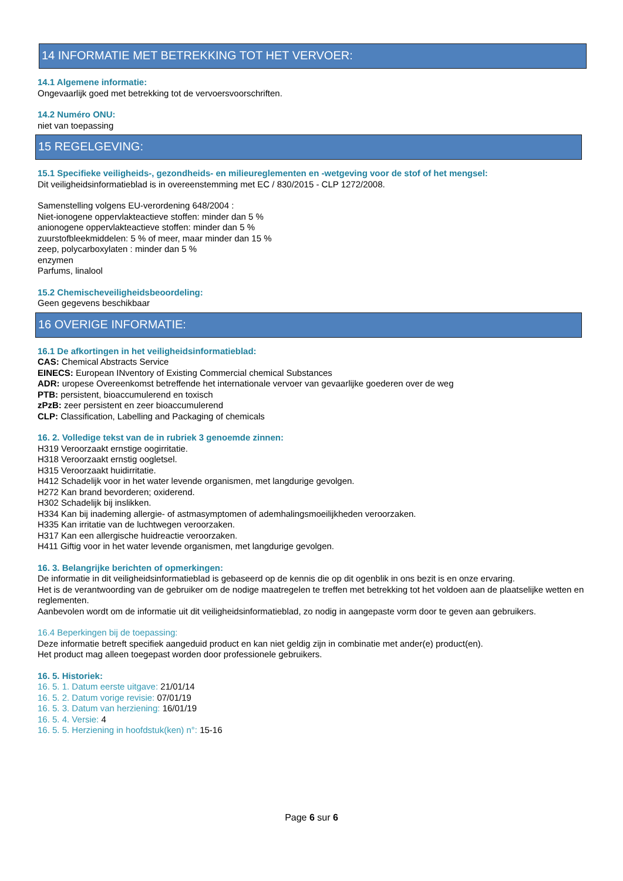14 INFORMATIE MET BETREKKING TOT HET VERVOER:
14.1 Algemene informatie:
Ongevaarlijk goed met betrekking tot de vervoersvoorschriften.
14.2 Numéro ONU:
niet van toepassing
15 REGELGEVING:
15.1 Specifieke veiligheids-, gezondheids- en milieureglementen en -wetgeving voor de stof of het mengsel:
Dit veiligheidsinformatieblad is in overeenstemming met EC / 830/2015 - CLP 1272/2008.
Samenstelling volgens EU-verordening 648/2004 :
Niet-ionogene oppervlakteactieve stoffen: minder dan 5 %
anionogene oppervlakteactieve stoffen: minder dan 5 %
zuurstofbleekmiddelen: 5 % of meer, maar minder dan 15 %
zeep, polycarboxylaten : minder dan 5 %
enzymen
Parfums, linalool
15.2 Chemischeveiligheidsbeoordeling:
Geen gegevens beschikbaar
16 OVERIGE INFORMATIE:
16.1 De afkortingen in het veiligheidsinformatieblad:
CAS: Chemical Abstracts Service
EINECS: European INventory of Existing Commercial chemical Substances
ADR: uropese Overeenkomst betreffende het internationale vervoer van gevaarlijke goederen over de weg
PTB: persistent, bioaccumulerend en toxisch
zPzB: zeer persistent en zeer bioaccumulerend
CLP: Classification, Labelling and Packaging of chemicals
16. 2. Volledige tekst van de in rubriek 3 genoemde zinnen:
H319 Veroorzaakt ernstige oogirritatie.
H318 Veroorzaakt ernstig oogletsel.
H315 Veroorzaakt huidirritatie.
H412 Schadelijk voor in het water levende organismen, met langdurige gevolgen.
H272 Kan brand bevorderen; oxiderend.
H302 Schadelijk bij inslikken.
H334 Kan bij inademing allergie- of astmasymptomen of ademhalingsmoeilijkheden veroorzaken.
H335 Kan irritatie van de luchtwegen veroorzaken.
H317 Kan een allergische huidreactie veroorzaken.
H411 Giftig voor in het water levende organismen, met langdurige gevolgen.
16. 3. Belangrijke berichten of opmerkingen:
De informatie in dit veiligheidsinformatieblad is gebaseerd op de kennis die op dit ogenblik in ons bezit is en onze ervaring.
Het is de verantwoording van de gebruiker om de nodige maatregelen te treffen met betrekking tot het voldoen aan de plaatselijke wetten en reglementen.
Aanbevolen wordt om de informatie uit dit veiligheidsinformatieblad, zo nodig in aangepaste vorm door te geven aan gebruikers.
16.4 Beperkingen bij de toepassing:
Deze informatie betreft specifiek aangeduid product en kan niet geldig zijn in combinatie met ander(e) product(en).
Het product mag alleen toegepast worden door professionele gebruikers.
16. 5. Historiek:
16. 5. 1. Datum eerste uitgave: 21/01/14
16. 5. 2. Datum vorige revisie: 07/01/19
16. 5. 3. Datum van herziening: 16/01/19
16. 5. 4. Versie: 4
16. 5. 5. Herziening in hoofdstuk(ken) n°: 15-16
Page 6 sur 6